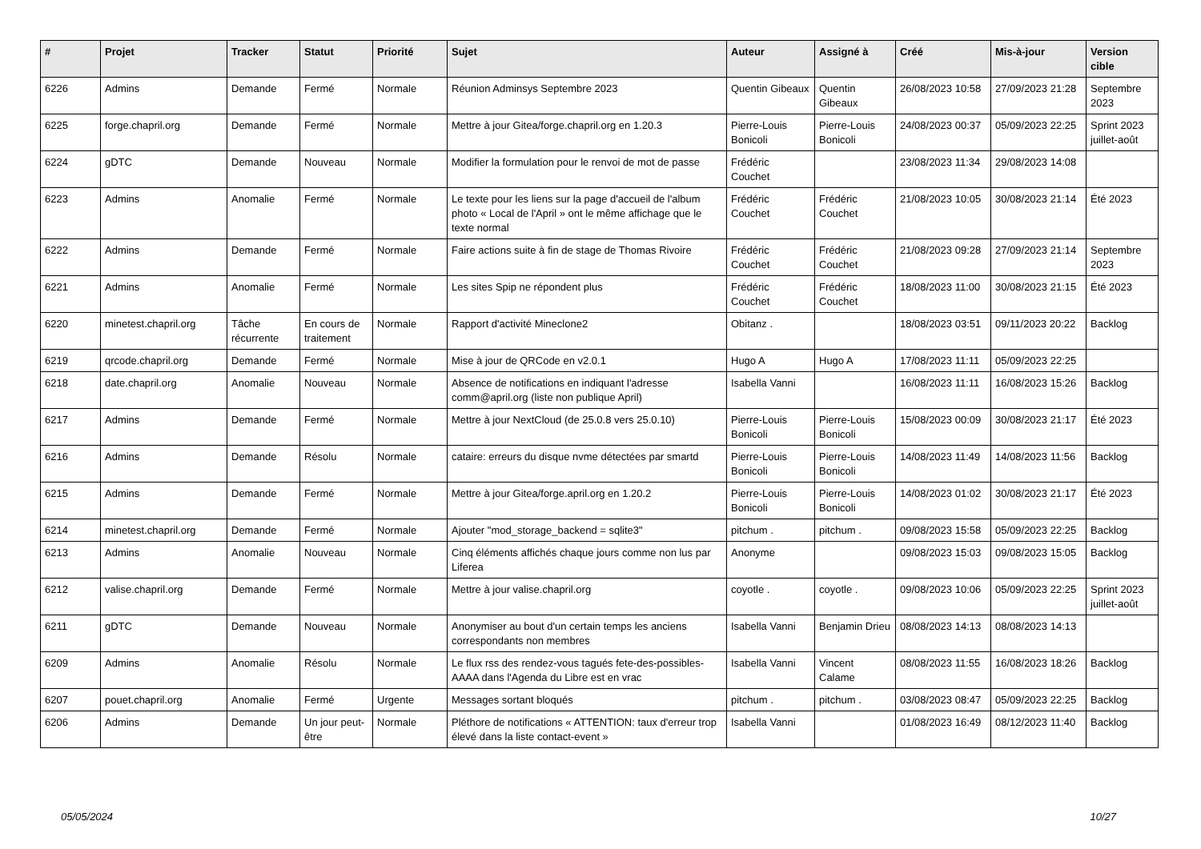| # | Projet | Tracker | Statut | Priorité | Sujet | Auteur | Assigné à | Créé | Mis-à-jour | Version cible |
| --- | --- | --- | --- | --- | --- | --- | --- | --- | --- | --- |
| 6226 | Admins | Demande | Fermé | Normale | Réunion Adminsys Septembre 2023 | Quentin Gibeaux | Quentin Gibeaux | 26/08/2023 10:58 | 27/09/2023 21:28 | Septembre 2023 |
| 6225 | forge.chapril.org | Demande | Fermé | Normale | Mettre à jour Gitea/forge.chapril.org en 1.20.3 | Pierre-Louis Bonicoli | Pierre-Louis Bonicoli | 24/08/2023 00:37 | 05/09/2023 22:25 | Sprint 2023 juillet-août |
| 6224 | gDTC | Demande | Nouveau | Normale | Modifier la formulation pour le renvoi de mot de passe | Frédéric Couchet | | 23/08/2023 11:34 | 29/08/2023 14:08 | |
| 6223 | Admins | Anomalie | Fermé | Normale | Le texte pour les liens sur la page d'accueil de l'album photo « Local de l'April » ont le même affichage que le texte normal | Frédéric Couchet | Frédéric Couchet | 21/08/2023 10:05 | 30/08/2023 21:14 | Été 2023 |
| 6222 | Admins | Demande | Fermé | Normale | Faire actions suite à fin de stage de Thomas Rivoire | Frédéric Couchet | Frédéric Couchet | 21/08/2023 09:28 | 27/09/2023 21:14 | Septembre 2023 |
| 6221 | Admins | Anomalie | Fermé | Normale | Les sites Spip ne répondent plus | Frédéric Couchet | Frédéric Couchet | 18/08/2023 11:00 | 30/08/2023 21:15 | Été 2023 |
| 6220 | minetest.chapril.org | Tâche récurrente | En cours de traitement | Normale | Rapport d'activité Mineclone2 | Obitanz . | | 18/08/2023 03:51 | 09/11/2023 20:22 | Backlog |
| 6219 | qrcode.chapril.org | Demande | Fermé | Normale | Mise à jour de QRCode en v2.0.1 | Hugo A | Hugo A | 17/08/2023 11:11 | 05/09/2023 22:25 | |
| 6218 | date.chapril.org | Anomalie | Nouveau | Normale | Absence de notifications en indiquant l'adresse comm@april.org (liste non publique April) | Isabella Vanni | | 16/08/2023 11:11 | 16/08/2023 15:26 | Backlog |
| 6217 | Admins | Demande | Fermé | Normale | Mettre à jour NextCloud (de 25.0.8 vers 25.0.10) | Pierre-Louis Bonicoli | Pierre-Louis Bonicoli | 15/08/2023 00:09 | 30/08/2023 21:17 | Été 2023 |
| 6216 | Admins | Demande | Résolu | Normale | cataire: erreurs du disque nvme détectées par smartd | Pierre-Louis Bonicoli | Pierre-Louis Bonicoli | 14/08/2023 11:49 | 14/08/2023 11:56 | Backlog |
| 6215 | Admins | Demande | Fermé | Normale | Mettre à jour Gitea/forge.april.org en 1.20.2 | Pierre-Louis Bonicoli | Pierre-Louis Bonicoli | 14/08/2023 01:02 | 30/08/2023 21:17 | Été 2023 |
| 6214 | minetest.chapril.org | Demande | Fermé | Normale | Ajouter "mod_storage_backend = sqlite3" | pitchum . | pitchum . | 09/08/2023 15:58 | 05/09/2023 22:25 | Backlog |
| 6213 | Admins | Anomalie | Nouveau | Normale | Cinq éléments affichés chaque jours comme non lus par Liferea | Anonyme | | 09/08/2023 15:03 | 09/08/2023 15:05 | Backlog |
| 6212 | valise.chapril.org | Demande | Fermé | Normale | Mettre à jour valise.chapril.org | coyotle . | coyotle . | 09/08/2023 10:06 | 05/09/2023 22:25 | Sprint 2023 juillet-août |
| 6211 | gDTC | Demande | Nouveau | Normale | Anonymiser au bout d'un certain temps les anciens correspondants non membres | Isabella Vanni | Benjamin Drieu | 08/08/2023 14:13 | 08/08/2023 14:13 | |
| 6209 | Admins | Anomalie | Résolu | Normale | Le flux rss des rendez-vous tagués fete-des-possibles-AAAA dans l'Agenda du Libre est en vrac | Isabella Vanni | Vincent Calame | 08/08/2023 11:55 | 16/08/2023 18:26 | Backlog |
| 6207 | pouet.chapril.org | Anomalie | Fermé | Urgente | Messages sortant bloqués | pitchum . | pitchum . | 03/08/2023 08:47 | 05/09/2023 22:25 | Backlog |
| 6206 | Admins | Demande | Un jour peut-être | Normale | Pléthore de notifications « ATTENTION: taux d'erreur trop élevé dans la liste contact-event » | Isabella Vanni | | 01/08/2023 16:49 | 08/12/2023 11:40 | Backlog |
05/05/2024 10/27